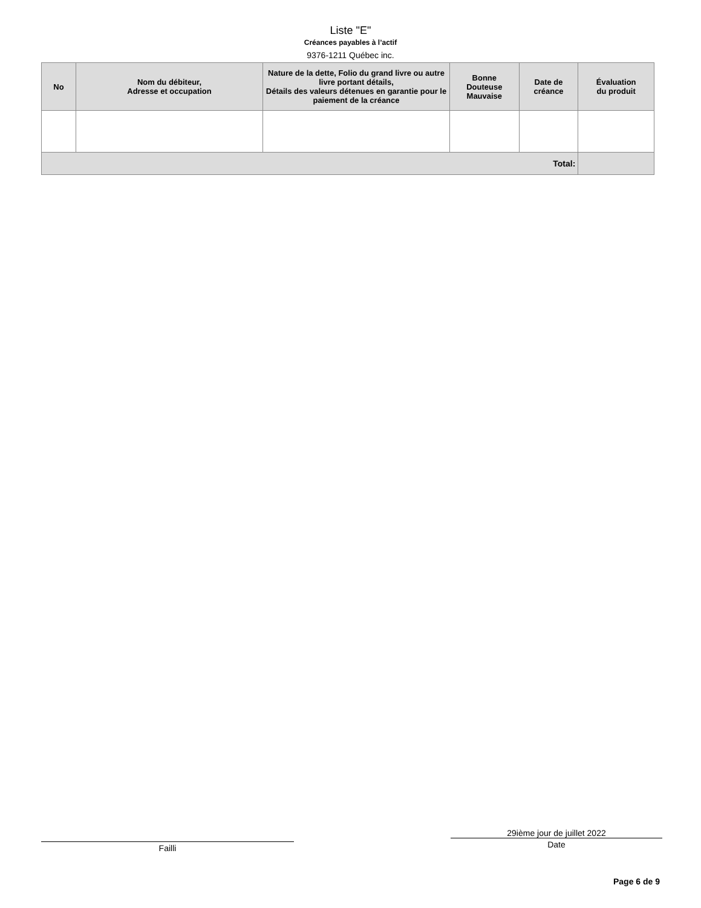Liste "E"
Créances payables à l’actif
9376-1211 Québec inc.
| No | Nom du débiteur, Adresse et occupation | Nature de la dette, Folio du grand livre ou autre livre portant détails, Détails des valeurs détenues en garantie pour le paiement de la créance | Bonne Douteuse Mauvaise | Date de créance | Évaluation du produit |
| --- | --- | --- | --- | --- | --- |
| Total: | | | | | |
Failli
29ième jour de juillet 2022
Date
Page 6 de 9